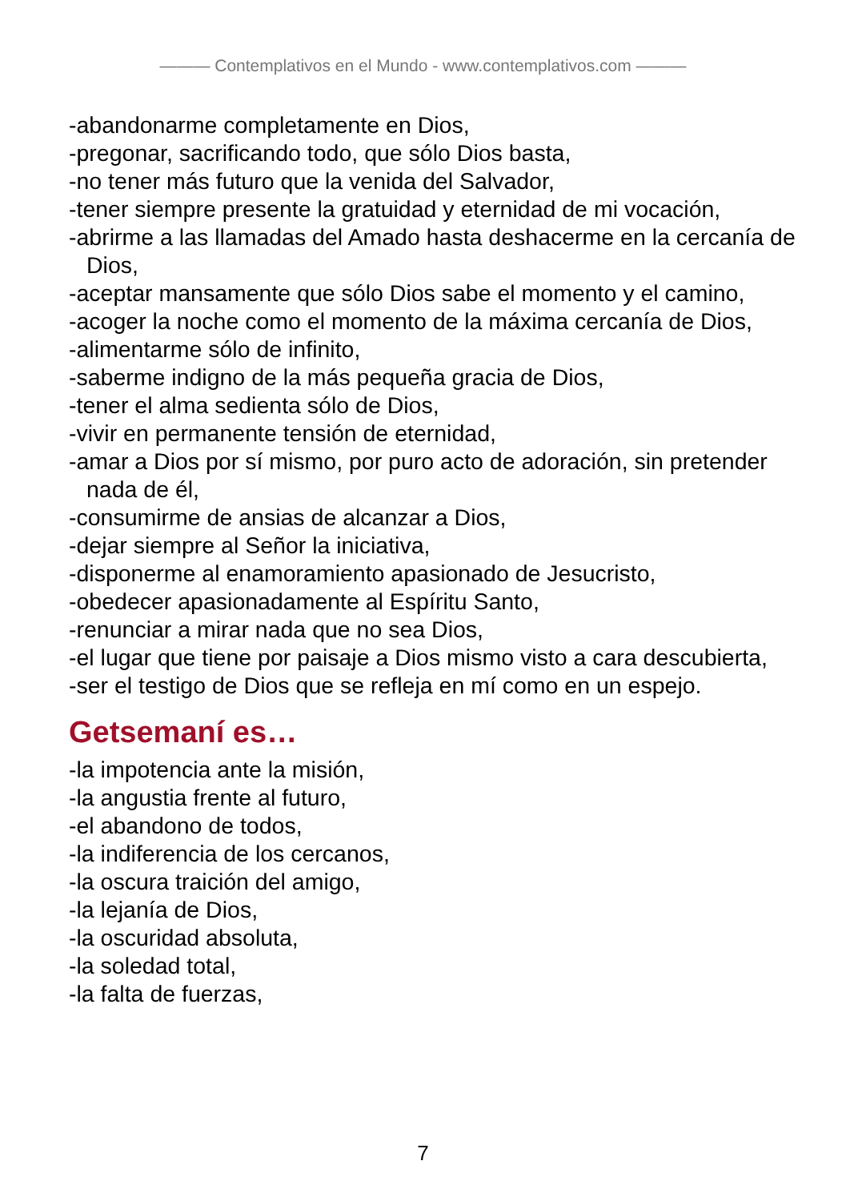——— Contemplativos en el Mundo - www.contemplativos.com ———
-abandonarme completamente en Dios,
-pregonar, sacrificando todo, que sólo Dios basta,
-no tener más futuro que la venida del Salvador,
-tener siempre presente la gratuidad y eternidad de mi vocación,
-abrirme a las llamadas del Amado hasta deshacerme en la cercanía de Dios,
-aceptar mansamente que sólo Dios sabe el momento y el camino,
-acoger la noche como el momento de la máxima cercanía de Dios,
-alimentarme sólo de infinito,
-saberme indigno de la más pequeña gracia de Dios,
-tener el alma sedienta sólo de Dios,
-vivir en permanente tensión de eternidad,
-amar a Dios por sí mismo, por puro acto de adoración, sin pretender nada de él,
-consumirme de ansias de alcanzar a Dios,
-dejar siempre al Señor la iniciativa,
-disponerme al enamoramiento apasionado de Jesucristo,
-obedecer apasionadamente al Espíritu Santo,
-renunciar a mirar nada que no sea Dios,
-el lugar que tiene por paisaje a Dios mismo visto a cara descubierta,
-ser el testigo de Dios que se refleja en mí como en un espejo.
Getsemaní es…
-la impotencia ante la misión,
-la angustia frente al futuro,
-el abandono de todos,
-la indiferencia de los cercanos,
-la oscura traición del amigo,
-la lejanía de Dios,
-la oscuridad absoluta,
-la soledad total,
-la falta de fuerzas,
7